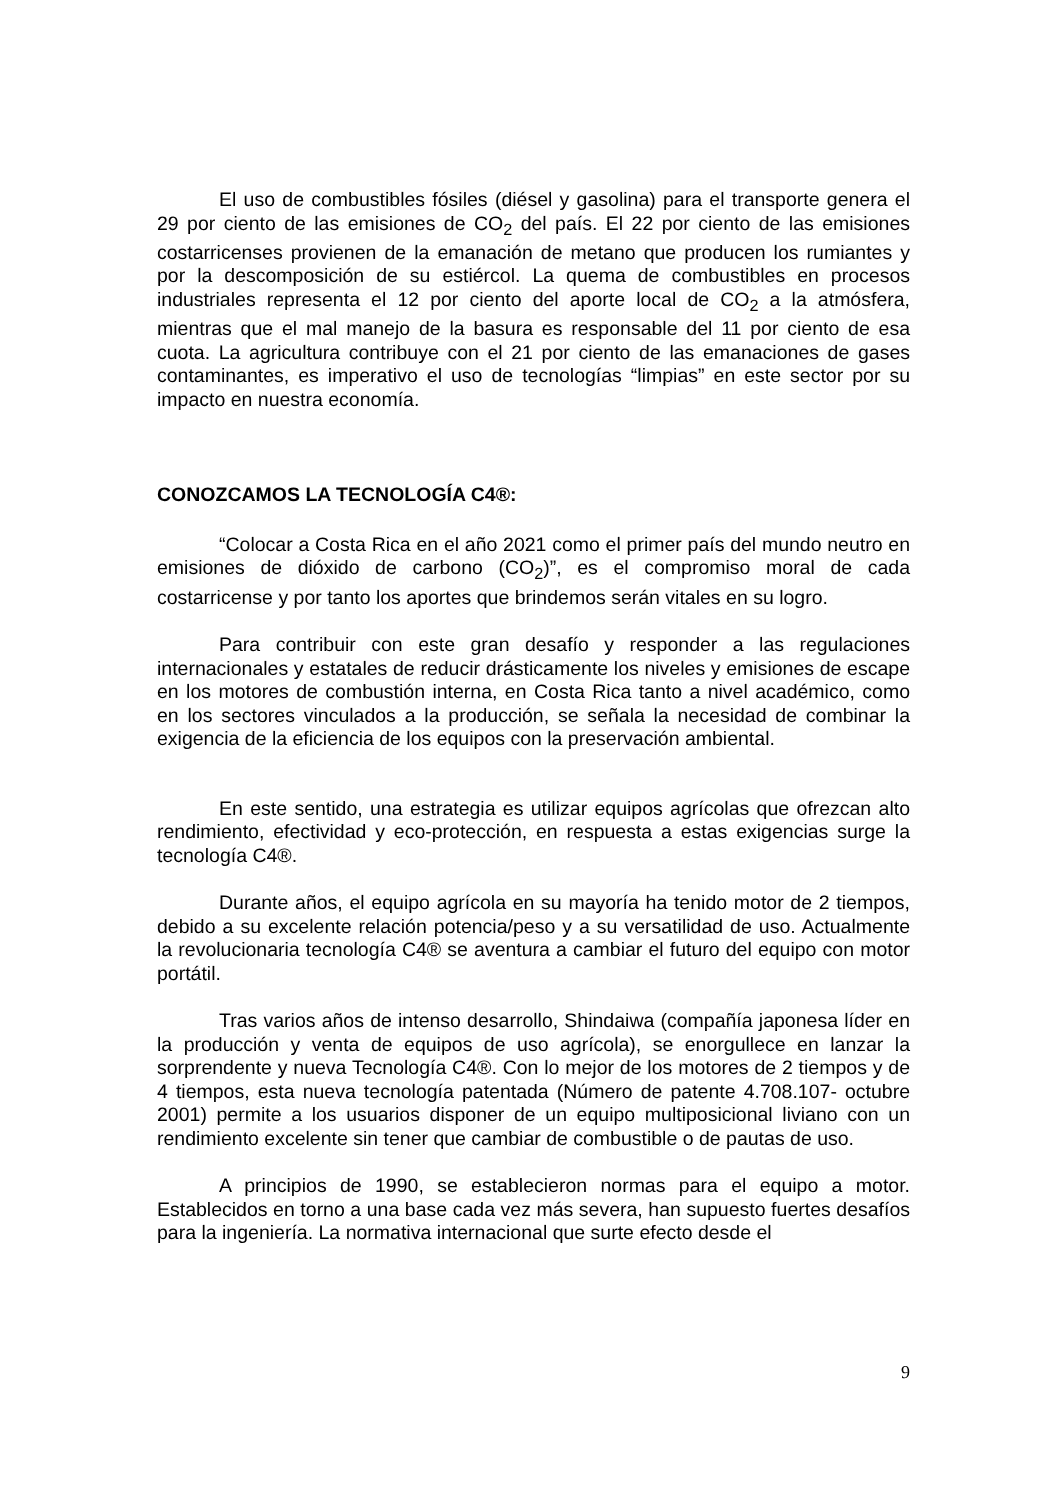El uso de combustibles fósiles (diésel y gasolina) para el transporte genera el 29 por ciento de las emisiones de CO<sub>2</sub> del país. El 22 por ciento de las emisiones costarricenses provienen de la emanación de metano que producen los rumiantes y por la descomposición de su estiércol. La quema de combustibles en procesos industriales representa el 12 por ciento del aporte local de CO<sub>2</sub> a la atmósfera, mientras que el mal manejo de la basura es responsable del 11 por ciento de esa cuota. La agricultura contribuye con el 21 por ciento de las emanaciones de gases contaminantes, es imperativo el uso de tecnologías “limpias” en este sector por su impacto en nuestra economía.
CONOZCAMOS LA TECNOLOGÍA C4®:
“Colocar a Costa Rica en el año 2021 como el primer país del mundo neutro en emisiones de dióxido de carbono (CO<sub>2</sub>)”, es el compromiso moral de cada costarricense y por tanto los aportes que brindemos serán vitales en su logro.
Para contribuir con este gran desafío y responder a las regulaciones internacionales y estatales de reducir drásticamente los niveles y emisiones de escape en los motores de combustión interna, en Costa Rica tanto a nivel académico, como en los sectores vinculados a la producción, se señala la necesidad de combinar la exigencia de la eficiencia de los equipos con la preservación ambiental.
En este sentido, una estrategia es utilizar equipos agrícolas que ofrezcan alto rendimiento, efectividad y eco-protección, en respuesta a estas exigencias surge la tecnología C4®.
Durante años, el equipo agrícola en su mayoría ha tenido motor de 2 tiempos, debido a su excelente relación potencia/peso y a su versatilidad de uso. Actualmente la revolucionaria tecnología C4® se aventura a cambiar el futuro del equipo con motor portátil.
Tras varios años de intenso desarrollo, Shindaiwa (compañía japonesa líder en la producción y venta de equipos de uso agrícola), se enorgullece en lanzar la sorprendente y nueva Tecnología C4®. Con lo mejor de los motores de 2 tiempos y de 4 tiempos, esta nueva tecnología patentada (Número de patente 4.708.107- octubre 2001) permite a los usuarios disponer de un equipo multiposicional liviano con un rendimiento excelente sin tener que cambiar de combustible o de pautas de uso.
A principios de 1990, se establecieron normas para el equipo a motor. Establecidos en torno a una base cada vez más severa, han supuesto fuertes desafíos para la ingeniería. La normativa internacional que surte efecto desde el
9